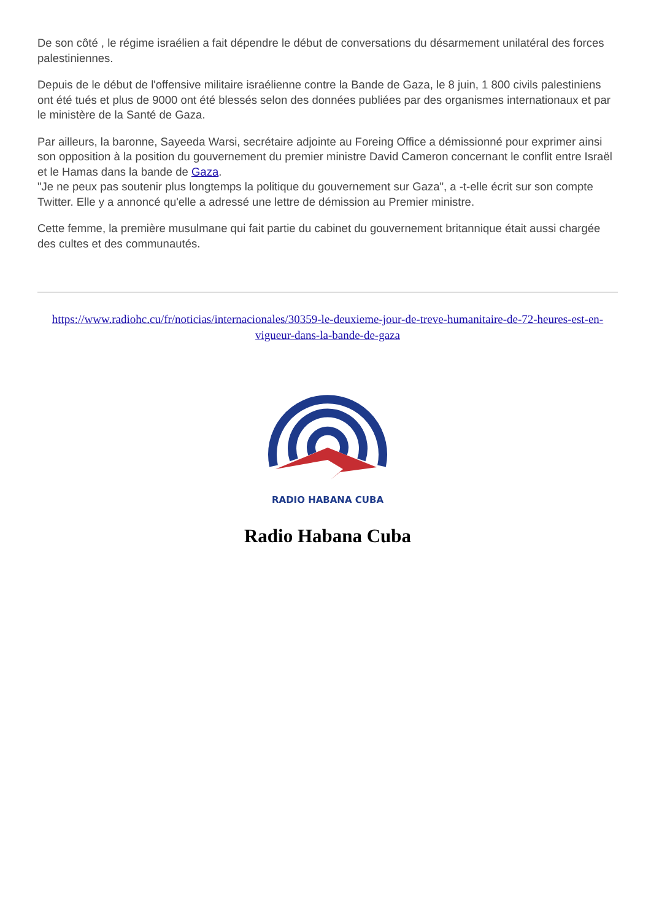De son côté , le régime israélien a fait dépendre le début de conversations du désarmement unilatéral des forces palestiniennes.
Depuis de le début de l'offensive militaire israélienne contre la Bande de Gaza, le 8 juin, 1 800 civils palestiniens ont été tués et plus de 9000 ont été blessés selon des données publiées par des organismes internationaux et par le ministère de la Santé de Gaza.
Par ailleurs, la baronne, Sayeeda Warsi, secrétaire adjointe au Foreing Office a démissionné pour exprimer ainsi son opposition à la position du gouvernement du premier ministre David Cameron concernant le conflit entre Israël et le Hamas dans la bande de Gaza.
"Je ne peux pas soutenir plus longtemps la politique du gouvernement sur Gaza", a -t-elle écrit sur son compte Twitter. Elle y a annoncé qu'elle a adressé une lettre de démission au Premier ministre.
Cette femme, la première musulmane qui fait partie du cabinet du gouvernement britannique était aussi chargée des cultes et des communautés.
https://www.radiohc.cu/fr/noticias/internacionales/30359-le-deuxieme-jour-de-treve-humanitaire-de-72-heures-est-en-vigueur-dans-la-bande-de-gaza
RADIO HABANA CUBA
Radio Habana Cuba